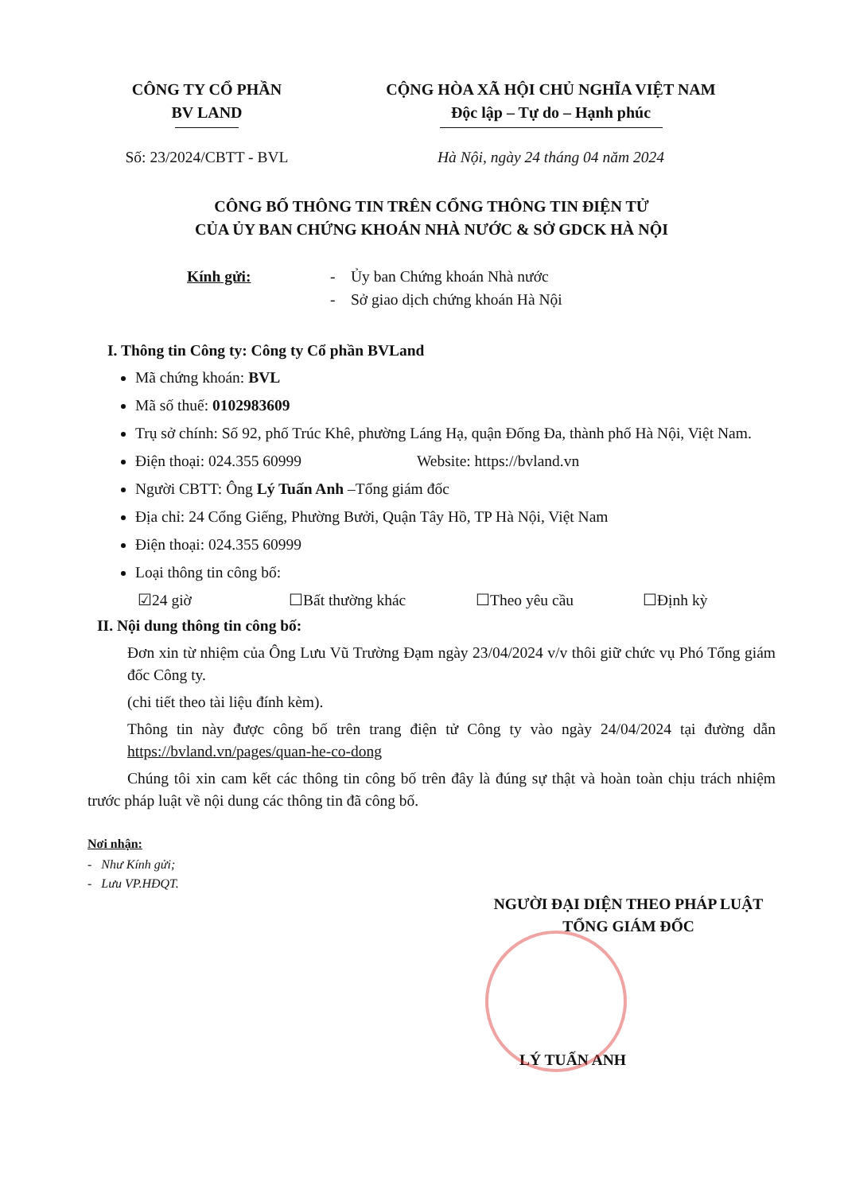CÔNG TY CỔ PHẦN
BV LAND
CỘNG HÒA XÃ HỘI CHỦ NGHĨA VIỆT NAM
Độc lập – Tự do – Hạnh phúc
Số: 23/2024/CBTT - BVL Hà Nội, ngày 24 tháng 04 năm 2024
CÔNG BỐ THÔNG TIN TRÊN CỔNG THÔNG TIN ĐIỆN TỬ
CỦA ỦY BAN CHỨNG KHOÁN NHÀ NƯỚC & SỞ GDCK HÀ NỘI
Kính gửi: - Ủy ban Chứng khoán Nhà nước
- Sở giao dịch chứng khoán Hà Nội
I. Thông tin Công ty: Công ty Cổ phần BVLand
Mã chứng khoán: BVL
Mã số thuế: 0102983609
Trụ sở chính: Số 92, phố Trúc Khê, phường Láng Hạ, quận Đống Đa, thành phố Hà Nội, Việt Nam.
Điện thoại: 024.355 60999 Website: https://bvland.vn
Người CBTT: Ông Lý Tuấn Anh –Tổng giám đốc
Địa chỉ: 24 Cổng Giếng, Phường Bưởi, Quận Tây Hồ, TP Hà Nội, Việt Nam
Điện thoại: 024.355 60999
Loại thông tin công bố:
☑24 giờ ☐Bất thường khác ☐Theo yêu cầu ☐Định kỳ
II. Nội dung thông tin công bố:
Đơn xin từ nhiệm của Ông Lưu Vũ Trường Đạm ngày 23/04/2024 v/v thôi giữ chức vụ Phó Tổng giám đốc Công ty.
(chi tiết theo tài liệu đính kèm).
Thông tin này được công bố trên trang điện tử Công ty vào ngày 24/04/2024 tại đường dẫn https://bvland.vn/pages/quan-he-co-dong
Chúng tôi xin cam kết các thông tin công bố trên đây là đúng sự thật và hoàn toàn chịu trách nhiệm trước pháp luật về nội dung các thông tin đã công bố.
Nơi nhận:
- Như Kính gửi;
- Lưu VP.HĐQT.
NGƯỜI ĐẠI DIỆN THEO PHÁP LUẬT
TỔNG GIÁM ĐỐC
LÝ TUẤN ANH